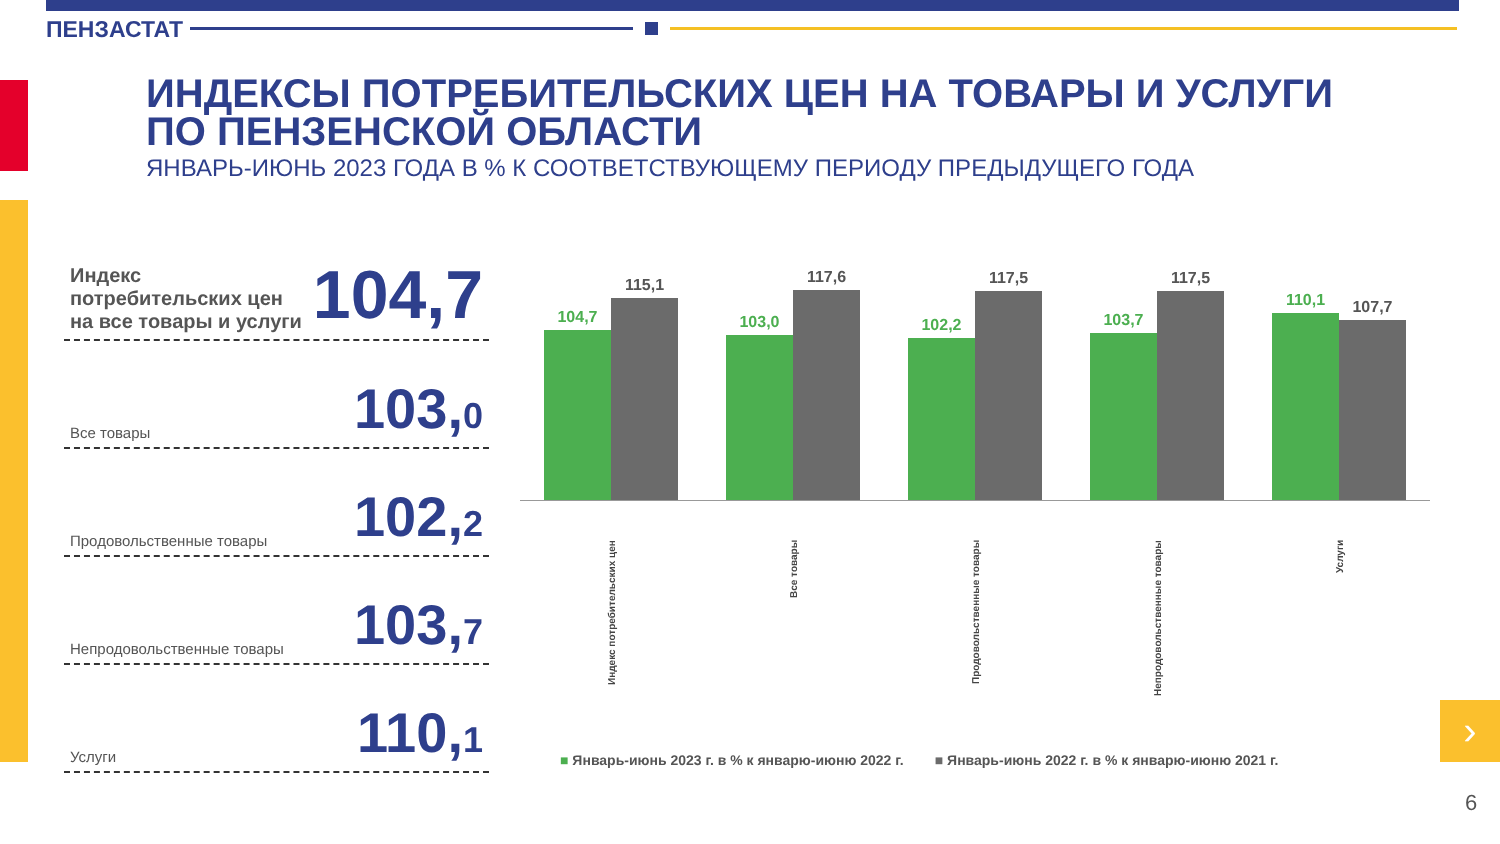ПЕНЗАСТАТ
ИНДЕКСЫ ПОТРЕБИТЕЛЬСКИХ ЦЕН НА ТОВАРЫ И УСЛУГИ
ПО ПЕНЗЕНСКОЙ ОБЛАСТИ
ЯНВАРЬ-ИЮНЬ 2023 ГОДА В % К СООТВЕТСТВУЮЩЕМУ ПЕРИОДУ ПРЕДЫДУЩЕГО ГОДА
Индекс потребительских цен
на все товары и услуги
104,7
Все товары
103,0
Продовольственные товары
102,2
Непродовольственные товары
103,7
Услуги
110,1
104,7
115,1
103,0
117,6
102,2
117,5
103,7
117,5
110,1
107,7
Индекс потребительских цен
Все товары
Продовольственные товары
Непродовольственные товары
Услуги
■ Январь-июнь 2023 г. в % к январю-июню 2022 г. ■ Январь-июнь 2022 г. в % к январю-июню 2021 г.
›
6